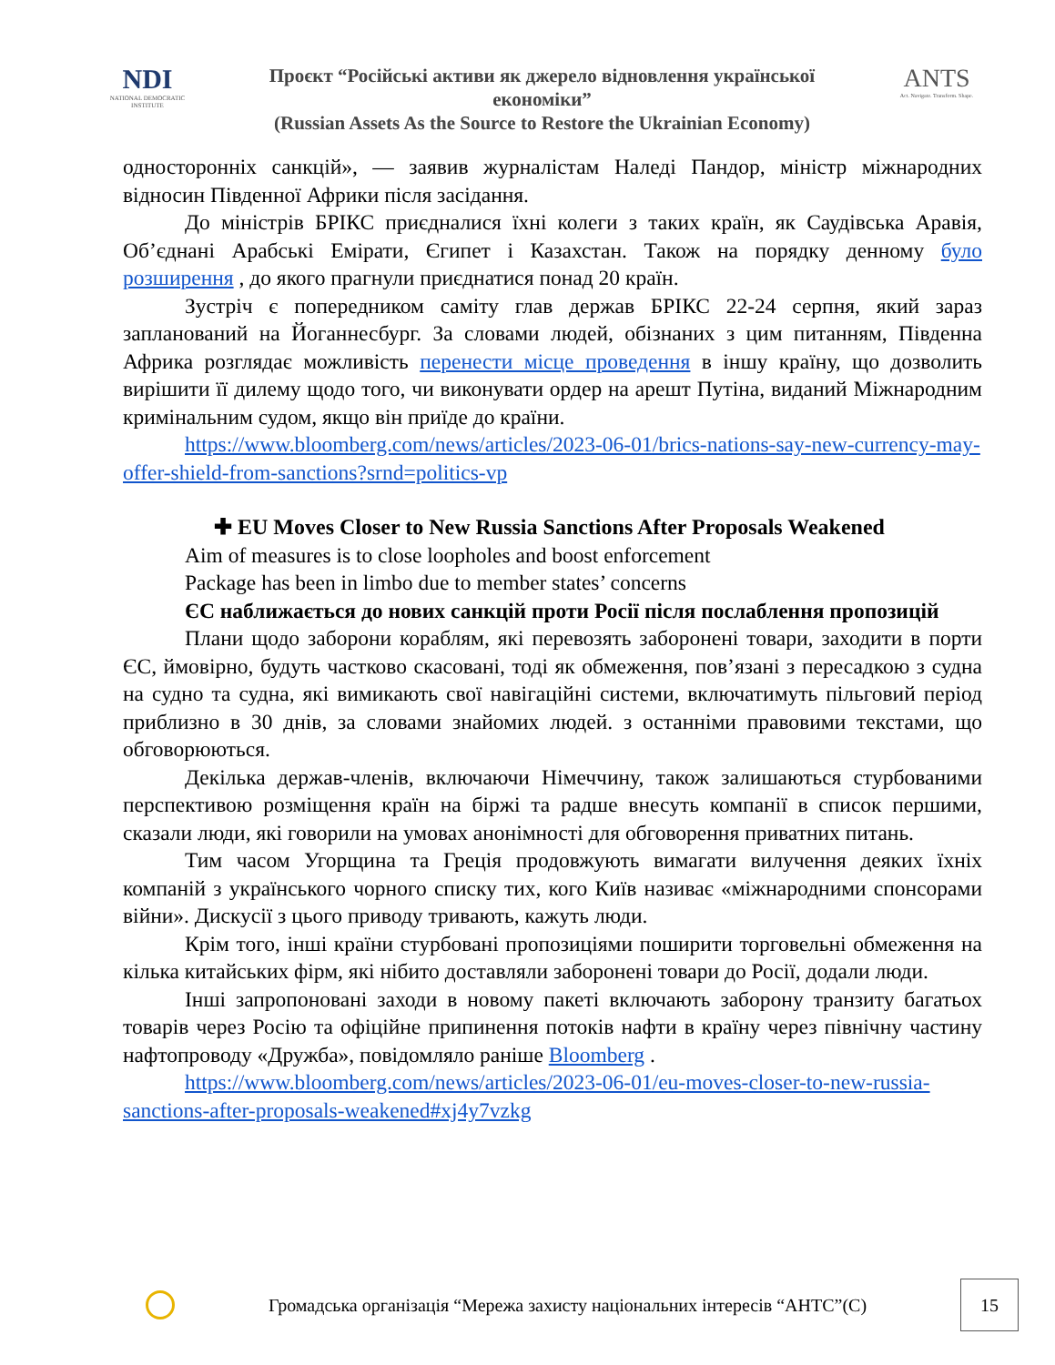NDI
NATIONAL DEMOCRATIC INSTITUTE
Проєкт “Російські активи як джерело відновлення української економіки”
(Russian Assets As the Source to Restore the Ukrainian Economy)
ANTS
Act. Navigate. Transform. Shape.
односторонніх санкцій», — заявив журналістам Наледі Пандор, міністр міжнародних відносин Південної Африки після засідання.
До міністрів БРІКС приєдналися їхні колеги з таких країн, як Саудівська Аравія, Об’єднані Арабські Емірати, Єгипет і Казахстан. Також на порядку денному було розширення , до якого прагнули приєднатися понад 20 країн.
Зустріч є попередником саміту глав держав БРІКС 22-24 серпня, який зараз запланований на Йоганнесбург. За словами людей, обізнаних з цим питанням, Південна Африка розглядає можливість перенести місце проведення в іншу країну, що дозволить вирішити її дилему щодо того, чи виконувати ордер на арешт Путіна, виданий Міжнародним кримінальним судом, якщо він приїде до країни.
https://www.bloomberg.com/news/articles/2023-06-01/brics-nations-say-new-currency-may-offer-shield-from-sanctions?srnd=politics-vp
✚ EU Moves Closer to New Russia Sanctions After Proposals Weakened
Aim of measures is to close loopholes and boost enforcement
Package has been in limbo due to member states’ concerns
ЄС наближається до нових санкцій проти Росії після послаблення пропозицій
Плани щодо заборони кораблям, які перевозять заборонені товари, заходити в порти ЄС, ймовірно, будуть частково скасовані, тоді як обмеження, пов’язані з пересадкою з судна на судно та судна, які вимикають свої навігаційні системи, включатимуть пільговий період приблизно в 30 днів, за словами знайомих людей. з останніми правовими текстами, що обговорюються.
Декілька держав-членів, включаючи Німеччину, також залишаються стурбованими перспективою розміщення країн на біржі та радше внесуть компанії в список першими, сказали люди, які говорили на умовах анонімності для обговорення приватних питань.
Тим часом Угорщина та Греція продовжують вимагати вилучення деяких їхніх компаній з українського чорного списку тих, кого Київ називає «міжнародними спонсорами війни». Дискусії з цього приводу тривають, кажуть люди.
Крім того, інші країни стурбовані пропозиціями поширити торговельні обмеження на кілька китайських фірм, які нібито доставляли заборонені товари до Росії, додали люди.
Інші запропоновані заходи в новому пакеті включають заборону транзиту багатьох товарів через Росію та офіційне припинення потоків нафти в країну через північну частину нафтопроводу «Дружба», повідомляло раніше Bloomberg .
https://www.bloomberg.com/news/articles/2023-06-01/eu-moves-closer-to-new-russia-sanctions-after-proposals-weakened#xj4y7vzkg
Громадська організація “Мережа захисту національних інтересів “АНТС”(С)
15